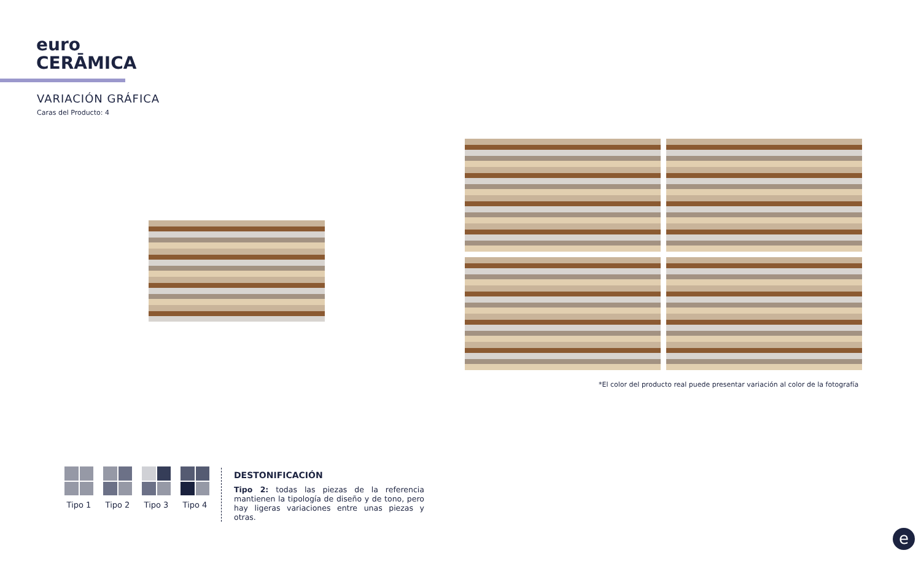euro
CERĀMICA
VARIACIÓN GRÁFICA
Caras del Producto: 4
*El color del producto real puede presentar variación al color de la fotografía
Tipo 1 Tipo 2 Tipo 3 Tipo 4
DESTONIFICACIÓN
Tipo 2: todas las piezas de la referencia mantienen la tipología de diseño y de tono, pero hay ligeras variaciones entre unas piezas y otras.
e